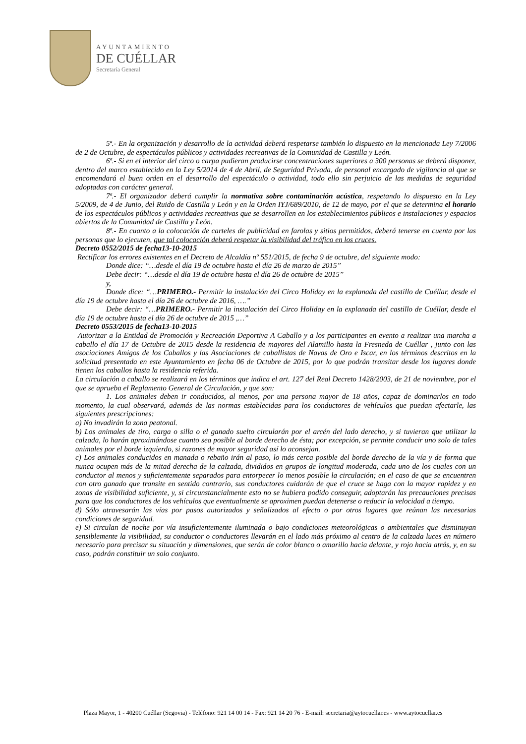AYUNTAMIENTO
DE CUÉLLAR
Secretaría General
5ª.- En la organización y desarrollo de la actividad deberá respetarse también lo dispuesto en la mencionada Ley 7/2006 de 2 de Octubre, de espectáculos públicos y actividades recreativas de la Comunidad de Castilla y León.
6ª.- Si en el interior del circo o carpa pudieran producirse concentraciones superiores a 300 personas se deberá disponer, dentro del marco establecido en la Ley 5/2014 de 4 de Abril, de Seguridad Privada, de personal encargado de vigilancia al que se encomendará el buen orden en el desarrollo del espectáculo o actividad, todo ello sin perjuicio de las medidas de seguridad adoptadas con carácter general.
7ª.- El organizador deberá cumplir la normativa sobre contaminación acústica, respetando lo dispuesto en la Ley 5/2009, de 4 de Junio, del Ruido de Castilla y León y en la Orden IYJ/689/2010, de 12 de mayo, por el que se determina el horario de los espectáculos públicos y actividades recreativas que se desarrollen en los establecimientos públicos e instalaciones y espacios abiertos de la Comunidad de Castilla y León.
8ª.- En cuanto a la colocación de carteles de publicidad en farolas y sitios permitidos, deberá tenerse en cuenta por las personas que lo ejecuten, que tal colocación deberá respetar la visibilidad del tráfico en los cruces.
Decreto 0552/2015 de fecha13-10-2015
Rectificar los errores existentes en el Decreto de Alcaldía nº 551/2015, de fecha 9 de octubre, del siguiente modo:
Donde dice: “…desde el día 19 de octubre hasta el día 26 de marzo de 2015”
Debe decir: “…desde el día 19 de octubre hasta el día 26 de octubre de 2015”
y,
Donde dice: “…PRIMERO.- Permitir la instalación del Circo Holiday en la explanada del castillo de Cuéllar, desde el día 19 de octubre hasta el día 26 de octubre de 2016, ….”
Debe decir: “…PRIMERO.- Permitir la instalación del Circo Holiday en la explanada del castillo de Cuéllar, desde el día 19 de octubre hasta el día 26 de octubre de 2015 ,…”
Decreto 0553/2015 de fecha13-10-2015
Autorizar a la Entidad de Promoción y Recreación Deportiva A Caballo y a los participantes en evento a realizar una marcha a caballo el día 17 de Octubre de 2015 desde la residencia de mayores del Alamillo hasta la Fresneda de Cuéllar , junto con las asociaciones Amigos de los Caballos y las Asociaciones de caballistas de Navas de Oro e Iscar, en los términos descritos en la solicitud presentada en este Ayuntamiento en fecha 06 de Octubre de 2015, por lo que podrán transitar desde los lugares donde tienen los caballos hasta la residencia referida.
La circulación a caballo se realizará en los términos que indica el art. 127 del Real Decreto 1428/2003, de 21 de noviembre, por el que se aprueba el Reglamento General de Circulación, y que son:
1. Los animales deben ir conducidos, al menos, por una persona mayor de 18 años, capaz de dominarlos en todo momento, la cual observará, además de las normas establecidas para los conductores de vehículos que puedan afectarle, las siguientes prescripciones:
a) No invadirán la zona peatonal.
b) Los animales de tiro, carga o silla o el ganado suelto circularán por el arcén del lado derecho, y si tuvieran que utilizar la calzada, lo harán aproximándose cuanto sea posible al borde derecho de ésta; por excepción, se permite conducir uno solo de tales animales por el borde izquierdo, si razones de mayor seguridad así lo aconsejan.
c) Los animales conducidos en manada o rebaño irán al paso, lo más cerca posible del borde derecho de la vía y de forma que nunca ocupen más de la mitad derecha de la calzada, divididos en grupos de longitud moderada, cada uno de los cuales con un conductor al menos y suficientemente separados para entorpecer lo menos posible la circulación; en el caso de que se encuentren con otro ganado que transite en sentido contrario, sus conductores cuidarán de que el cruce se haga con la mayor rapidez y en zonas de visibilidad suficiente, y, si circunstancialmente esto no se hubiera podido conseguir, adoptarán las precauciones precisas para que los conductores de los vehículos que eventualmente se aproximen puedan detenerse o reducir la velocidad a tiempo.
d) Sólo atravesarán las vías por pasos autorizados y señalizados al efecto o por otros lugares que reúnan las necesarias condiciones de seguridad.
e) Si circulan de noche por vía insuficientemente iluminada o bajo condiciones meteorológicas o ambientales que disminuyan sensiblemente la visibilidad, su conductor o conductores llevarán en el lado más próximo al centro de la calzada luces en número necesario para precisar su situación y dimensiones, que serán de color blanco o amarillo hacia delante, y rojo hacia atrás, y, en su caso, podrán constituir un solo conjunto.
Plaza Mayor, 1 - 40200 Cuéllar (Segovia) - Teléfono: 921 14 00 14 - Fax: 921 14 20 76 - E-mail: secretaria@aytocuellar.es - www.aytocuellar.es